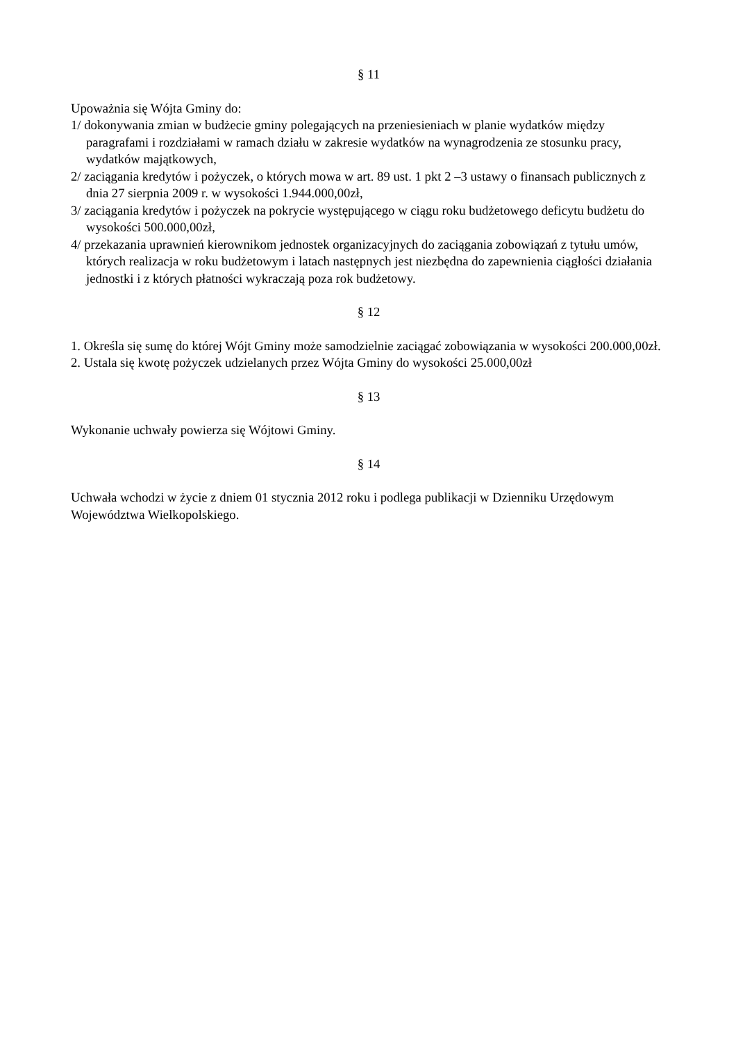§ 11
Upoważnia się Wójta Gminy do:
1/ dokonywania zmian w budżecie gminy polegających na przeniesieniach w planie wydatków między paragrafami i rozdziałami w ramach działu w zakresie wydatków na wynagrodzenia ze stosunku pracy, wydatków majątkowych,
2/ zaciągania kredytów i pożyczek, o których mowa w art. 89 ust. 1 pkt 2 –3 ustawy o finansach publicznych z dnia 27 sierpnia 2009 r. w wysokości 1.944.000,00zł,
3/ zaciągania kredytów i pożyczek na pokrycie występującego w ciągu roku budżetowego deficytu budżetu do wysokości 500.000,00zł,
4/ przekazania uprawnień kierownikom jednostek organizacyjnych do zaciągania zobowiązań z tytułu umów, których realizacja w roku budżetowym i latach następnych jest niezbędna do zapewnienia ciągłości działania jednostki i z których płatności wykraczają poza rok budżetowy.
§ 12
1. Określa się sumę do której Wójt Gminy może samodzielnie zaciągać zobowiązania w wysokości 200.000,00zł.
2. Ustala się kwotę pożyczek udzielanych przez Wójta Gminy do wysokości 25.000,00zł
§ 13
Wykonanie uchwały powierza się Wójtowi Gminy.
§ 14
Uchwała wchodzi w życie z dniem 01 stycznia 2012 roku i podlega publikacji w Dzienniku Urzędowym Województwa Wielkopolskiego.